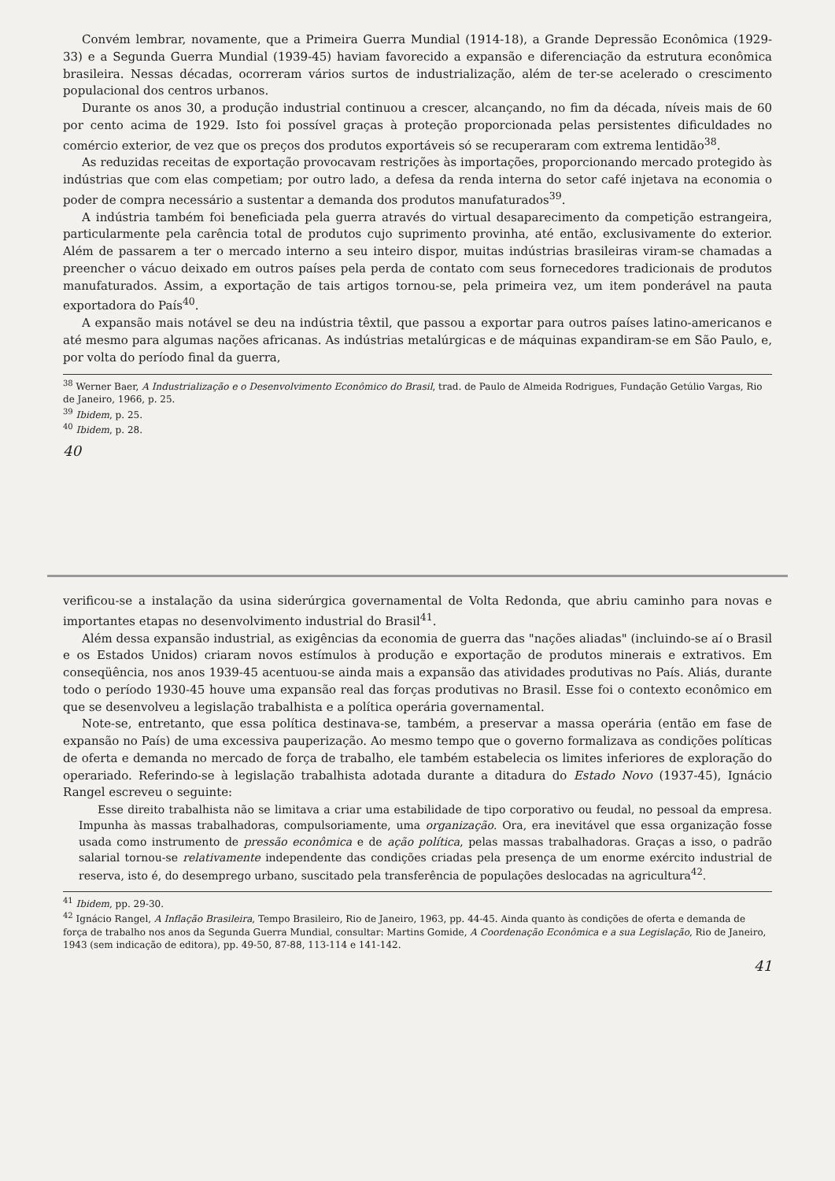Convém lembrar, novamente, que a Primeira Guerra Mundial (1914-18), a Grande Depressão Econômica (1929-33) e a Segunda Guerra Mundial (1939-45) haviam favorecido a expansão e diferenciação da estrutura econômica brasileira. Nessas décadas, ocorreram vários surtos de industrialização, além de ter-se acelerado o crescimento populacional dos centros urbanos.
Durante os anos 30, a produção industrial continuou a crescer, alcançando, no fim da década, níveis mais de 60 por cento acima de 1929. Isto foi possível graças à proteção proporcionada pelas persistentes dificuldades no comércio exterior, de vez que os preços dos produtos exportáveis só se recuperaram com extrema lentidão<sup>38</sup>.
As reduzidas receitas de exportação provocavam restrições às importações, proporcionando mercado protegido às indústrias que com elas competiam; por outro lado, a defesa da renda interna do setor café injetava na economia o poder de compra necessário a sustentar a demanda dos produtos manufaturados<sup>39</sup>.
A indústria também foi beneficiada pela guerra através do virtual desaparecimento da competição estrangeira, particularmente pela carência total de produtos cujo suprimento provinha, até então, exclusivamente do exterior. Além de passarem a ter o mercado interno a seu inteiro dispor, muitas indústrias brasileiras viram-se chamadas a preencher o vácuo deixado em outros países pela perda de contato com seus fornecedores tradicionais de produtos manufaturados. Assim, a exportação de tais artigos tornou-se, pela primeira vez, um item ponderável na pauta exportadora do País<sup>40</sup>.
A expansão mais notável se deu na indústria têxtil, que passou a exportar para outros países latino-americanos e até mesmo para algumas nações africanas. As indústrias metalúrgicas e de máquinas expandiram-se em São Paulo, e, por volta do período final da guerra,
<sup>38</sup> Werner Baer, A Industrialização e o Desenvolvimento Econômico do Brasil, trad. de Paulo de Almeida Rodrigues, Fundação Getúlio Vargas, Rio de Janeiro, 1966, p. 25.
<sup>39</sup> Ibidem, p. 25.
<sup>40</sup> Ibidem, p. 28.
40
verificou-se a instalação da usina siderúrgica governamental de Volta Redonda, que abriu caminho para novas e importantes etapas no desenvolvimento industrial do Brasil<sup>41</sup>.
Além dessa expansão industrial, as exigências da economia de guerra das "nações aliadas" (incluindo-se aí o Brasil e os Estados Unidos) criaram novos estímulos à produção e exportação de produtos minerais e extrativos. Em conseqüência, nos anos 1939-45 acentuou-se ainda mais a expansão das atividades produtivas no País. Aliás, durante todo o período 1930-45 houve uma expansão real das forças produtivas no Brasil. Esse foi o contexto econômico em que se desenvolveu a legislação trabalhista e a política operária governamental.
Note-se, entretanto, que essa política destinava-se, também, a preservar a massa operária (então em fase de expansão no País) de uma excessiva pauperização. Ao mesmo tempo que o governo formalizava as condições políticas de oferta e demanda no mercado de força de trabalho, ele também estabelecia os limites inferiores de exploração do operariado. Referindo-se à legislação trabalhista adotada durante a ditadura do Estado Novo (1937-45), Ignácio Rangel escreveu o seguinte:
Esse direito trabalhista não se limitava a criar uma estabilidade de tipo corporativo ou feudal, no pessoal da empresa. Impunha às massas trabalhadoras, compulsoriamente, uma organização. Ora, era inevitável que essa organização fosse usada como instrumento de pressão econômica e de ação política, pelas massas trabalhadoras. Graças a isso, o padrão salarial tornou-se relativamente independente das condições criadas pela presença de um enorme exército industrial de reserva, isto é, do desemprego urbano, suscitado pela transferência de populações deslocadas na agricultura<sup>42</sup>.
<sup>41</sup> Ibidem, pp. 29-30.
<sup>42</sup> Ignácio Rangel, A Inflação Brasileira, Tempo Brasileiro, Rio de Janeiro, 1963, pp. 44-45. Ainda quanto às condições de oferta e demanda de força de trabalho nos anos da Segunda Guerra Mundial, consultar: Martins Gomide, A Coordenação Econômica e a sua Legislação, Rio de Janeiro, 1943 (sem indicação de editora), pp. 49-50, 87-88, 113-114 e 141-142.
41